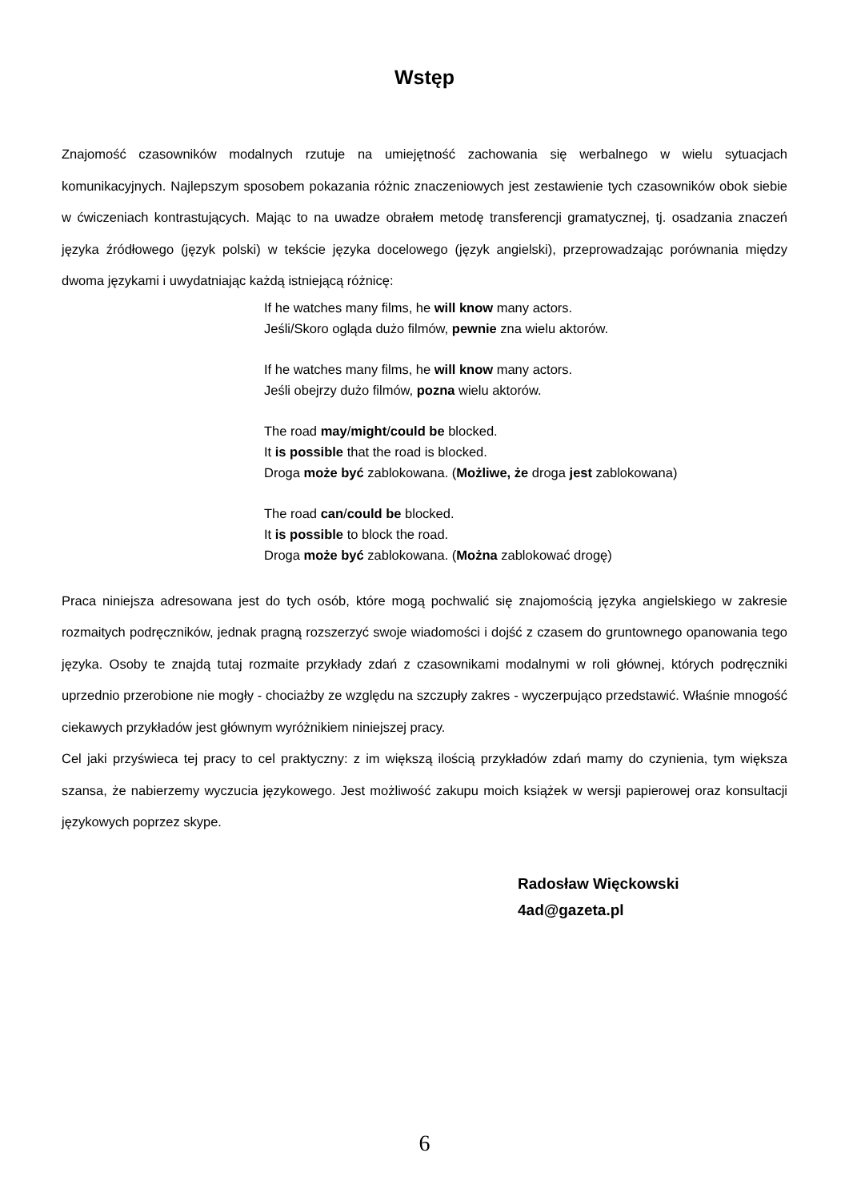Wstęp
Znajomość czasowników modalnych rzutuje na umiejętność zachowania się werbalnego w wielu sytuacjach komunikacyjnych. Najlepszym sposobem pokazania różnic znaczeniowych jest zestawienie tych czasowników obok siebie w ćwiczeniach kontrastujących. Mając to na uwadze obrałem metodę transferencji gramatycznej, tj. osadzania znaczeń języka źródłowego (język polski) w tekście języka docelowego (język angielski), przeprowadzając porównania między dwoma językami i uwydatniając każdą istniejącą różnicę:
If he watches many films, he will know many actors.
Jeśli/Skoro ogląda dużo filmów, pewnie zna wielu aktorów.
If he watches many films, he will know many actors.
Jeśli obejrzy dużo filmów, pozna wielu aktorów.
The road may/might/could be blocked.
It is possible that the road is blocked.
Droga może być zablokowana. (Możliwe, że droga jest zablokowana)
The road can/could be blocked.
It is possible to block the road.
Droga może być zablokowana. (Można zablokować drogę)
Praca niniejsza adresowana jest do tych osób, które mogą pochwalić się znajomością języka angielskiego w zakresie rozmaitych podręczników, jednak pragną rozszerzyć swoje wiadomości i dojść z czasem do gruntownego opanowania tego języka. Osoby te znajdą tutaj rozmaite przykłady zdań z czasownikami modalnymi w roli głównej, których podręczniki uprzednio przerobione nie mogły - chociażby ze względu na szczupły zakres - wyczerpująco przedstawić. Właśnie mnogość ciekawych przykładów jest głównym wyróżnikiem niniejszej pracy.
Cel jaki przyświeca tej pracy to cel praktyczny: z im większą ilością przykładów zdań mamy do czynienia, tym większa szansa, że nabierzemy wyczucia językowego. Jest możliwość zakupu moich książek w wersji papierowej oraz konsultacji językowych poprzez skype.
Radosław Więckowski
4ad@gazeta.pl
6